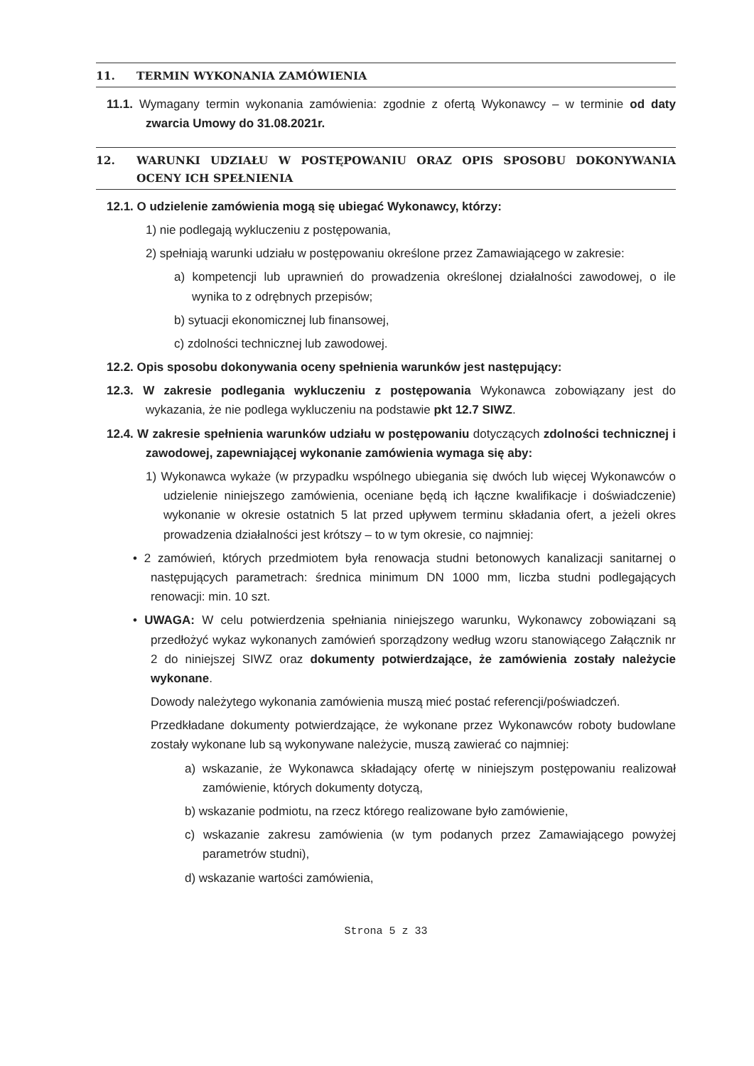11. TERMIN WYKONANIA ZAMÓWIENIA
11.1. Wymagany termin wykonania zamówienia: zgodnie z ofertą Wykonawcy – w terminie od daty zwarcia Umowy do 31.08.2021r.
12. WARUNKI UDZIAŁU W POSTĘPOWANIU ORAZ OPIS SPOSOBU DOKONYWANIA OCENY ICH SPEŁNIENIA
12.1. O udzielenie zamówienia mogą się ubiegać Wykonawcy, którzy:
1) nie podlegają wykluczeniu z postępowania,
2) spełniają warunki udziału w postępowaniu określone przez Zamawiającego w zakresie:
a) kompetencji lub uprawnień do prowadzenia określonej działalności zawodowej, o ile wynika to z odrębnych przepisów;
b) sytuacji ekonomicznej lub finansowej,
c) zdolności technicznej lub zawodowej.
12.2. Opis sposobu dokonywania oceny spełnienia warunków jest następujący:
12.3. W zakresie podlegania wykluczeniu z postępowania Wykonawca zobowiązany jest do wykazania, że nie podlega wykluczeniu na podstawie pkt 12.7 SIWZ.
12.4. W zakresie spełnienia warunków udziału w postępowaniu dotyczących zdolności technicznej i zawodowej, zapewniającej wykonanie zamówienia wymaga się aby:
1) Wykonawca wykaże (w przypadku wspólnego ubiegania się dwóch lub więcej Wykonawców o udzielenie niniejszego zamówienia, oceniane będą ich łączne kwalifikacje i doświadczenie) wykonanie w okresie ostatnich 5 lat przed upływem terminu składania ofert, a jeżeli okres prowadzenia działalności jest krótszy – to w tym okresie, co najmniej:
• 2 zamówień, których przedmiotem była renowacja studni betonowych kanalizacji sanitarnej o następujących parametrach: średnica minimum DN 1000 mm, liczba studni podlegających renowacji: min. 10 szt.
• UWAGA: W celu potwierdzenia spełniania niniejszego warunku, Wykonawcy zobowiązani są przedłożyć wykaz wykonanych zamówień sporządzony według wzoru stanowiącego Załącznik nr 2 do niniejszej SIWZ oraz dokumenty potwierdzające, że zamówienia zostały należycie wykonane.
Dowody należytego wykonania zamówienia muszą mieć postać referencji/poświadczeń.
Przedkładane dokumenty potwierdzające, że wykonane przez Wykonawców roboty budowlane zostały wykonane lub są wykonywane należycie, muszą zawierać co najmniej:
a) wskazanie, że Wykonawca składający ofertę w niniejszym postępowaniu realizował zamówienie, których dokumenty dotyczą,
b) wskazanie podmiotu, na rzecz którego realizowane było zamówienie,
c) wskazanie zakresu zamówienia (w tym podanych przez Zamawiającego powyżej parametrów studni),
d) wskazanie wartości zamówienia,
Strona 5 z 33